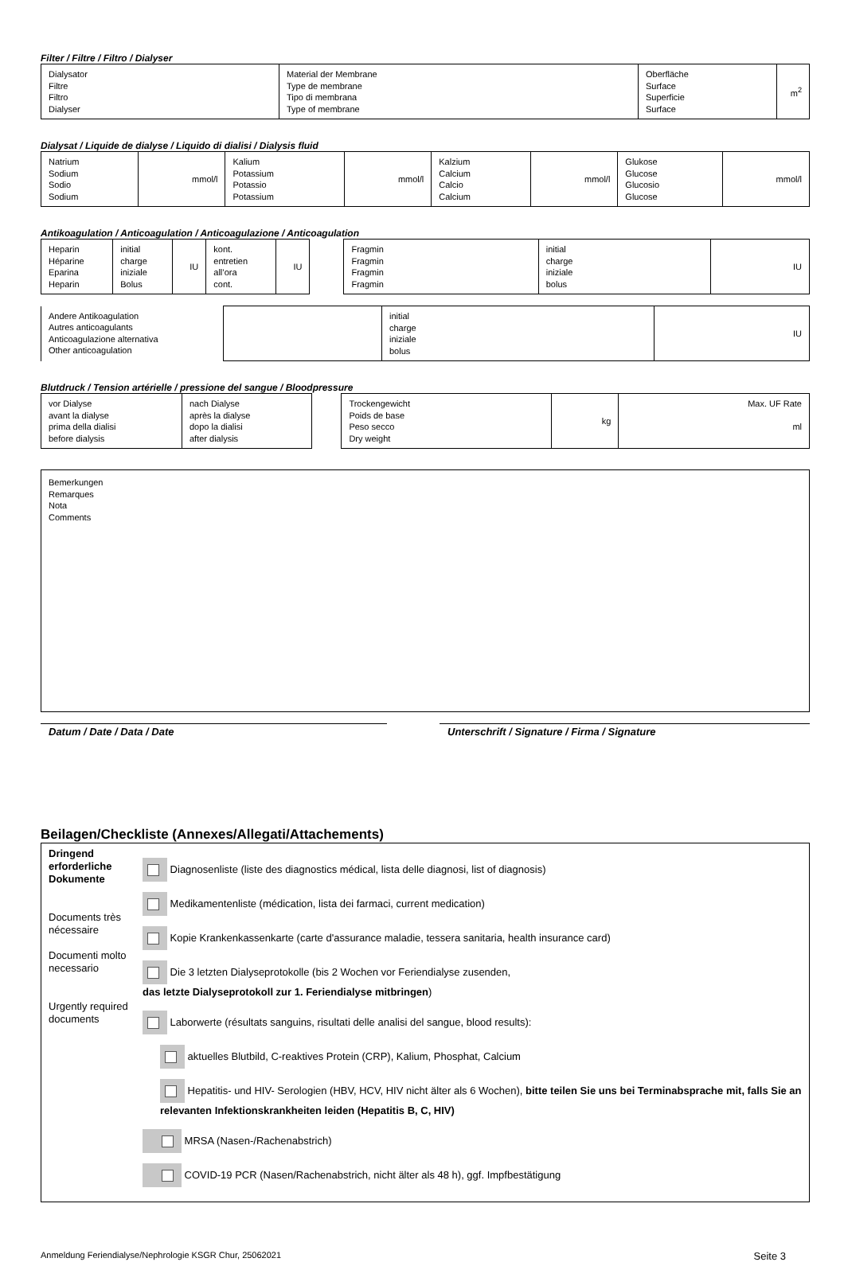Filter / Filtre / Filtro / Dialyser
| Dialysator Filtre Filtro Dialyser | Material der Membrane Type de membrane Tipo di membrana Type of membrane | Oberfläche Surface Superficie Surface | m<sup>2</sup> |
Dialysat / Liquide de dialyse / Liquido di dialisi / Dialysis fluid
| Natrium Sodium Sodio Sodium | mmol/l | Kalium Potassium Potassio Potassium | mmol/l | Kalzium Calcium Calcio Calcium | mmol/l | Glukose Glucose Glucosio Glucose | mmol/l |
Antikoagulation / Anticoagulation / Anticoagulazione / Anticoagulation
| Heparin Héparine Eparina Heparin | initial charge iniziale Bolus | IU | kont. entretien all’ora cont. | IU |
| Fragmin Fragmin Fragmin Fragmin | initial charge iniziale bolus | IU |
| Andere Antikoagulation Autres anticoagulants Anticoagulazione alternativa Other anticoagulation | | initial charge iniziale bolus | IU |
Blutdruck / Tension artérielle / pressione del sangue / Bloodpressure
| vor Dialyse avant la dialyse prima della dialisi before dialysis | nach Dialyse après la dialyse dopo la dialisi after dialysis |
| Trockengewicht Poids de base Peso secco Dry weight | kg | Max. UF Rate ml |
| Bemerkungen Remarques Nota Comments |
Datum / Date / Data / Date Unterschrift / Signature / Firma / Signature
Beilagen/Checkliste (Annexes/Allegati/Attachements)
| Dringend erforderliche Dokumente Documents très nécessaire Documenti molto necessario Urgently required documents | Diagnosenliste (liste des diagnostics médical, lista delle diagnosi, list of diagnosis) Medikamentenliste (médication, lista dei farmaci, current medication) Kopie Krankenkassenkarte (carte d'assurance maladie, tessera sanitaria, health insurance card) Die 3 letzten Dialyseprotokolle (bis 2 Wochen vor Feriendialyse zusenden, das letzte Dialyseprotokoll zur 1. Feriendialyse mitbringen ) Laborwerte (résultats sanguins, risultati delle analisi del sangue, blood results): aktuelles Blutbild, C-reaktives Protein (CRP), Kalium, Phosphat, Calcium Hepatitis- und HIV- Serologien (HBV, HCV, HIV nicht älter als 6 Wochen), bitte teilen Sie uns bei Terminabsprache mit, falls Sie an relevanten Infektionskrankheiten leiden (Hepatitis B, C, HIV) MRSA (Nasen-/Rachenabstrich) COVID-19 PCR (Nasen/Rachenabstrich, nicht älter als 48 h), ggf. Impfbestätigung |
Anmeldung Feriendialyse/Nephrologie KSGR Chur, 25062021 Seite 3